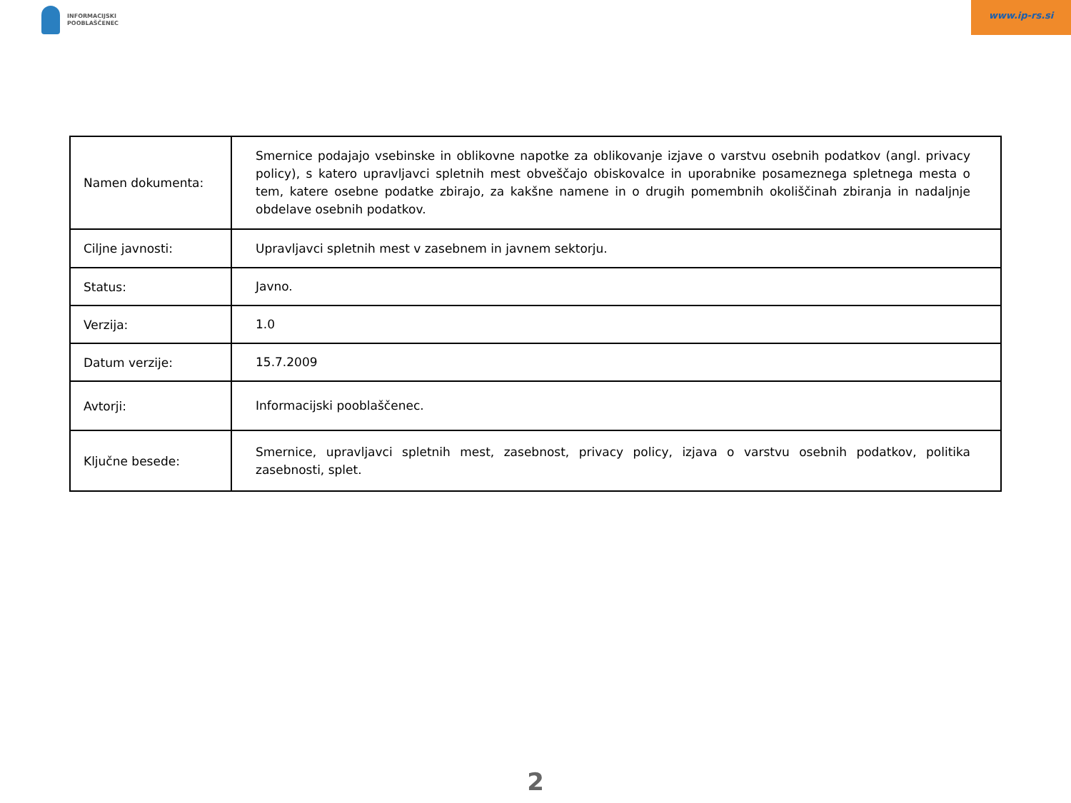INFORMACIJSKI
POOBLAŠČENEC
www.ip-rs.si
| Namen dokumenta: | Smernice podajajo vsebinske in oblikovne napotke za oblikovanje izjave o varstvu osebnih podatkov (angl. privacy policy), s katero upravljavci spletnih mest obveščajo obiskovalce in uporabnike posameznega spletnega mesta o tem, katere osebne podatke zbirajo, za kakšne namene in o drugih pomembnih okoliščinah zbiranja in nadaljnje obdelave osebnih podatkov. |
| Ciljne javnosti: | Upravljavci spletnih mest v zasebnem in javnem sektorju. |
| Status: | Javno. |
| Verzija: | 1.0 |
| Datum verzije: | 15.7.2009 |
| Avtorji: | Informacijski pooblaščenec. |
| Ključne besede: | Smernice, upravljavci spletnih mest, zasebnost, privacy policy, izjava o varstvu osebnih podatkov, politika zasebnosti, splet. |
2